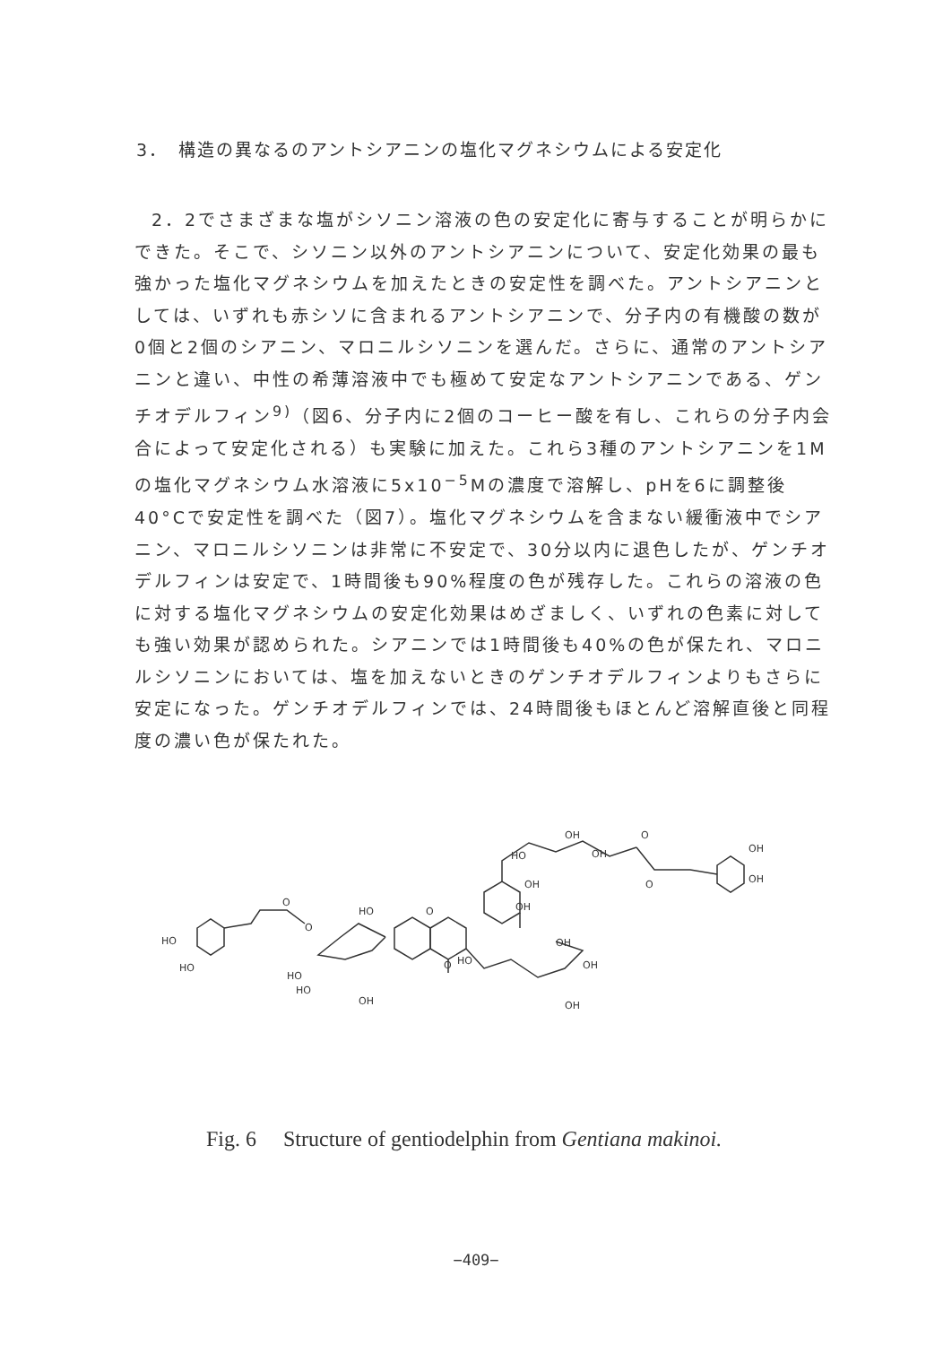3．　構造の異なるのアントシアニンの塩化マグネシウムによる安定化
2．2でさまざまな塩がシソニン溶液の色の安定化に寄与することが明らかにできた。そこで、シソニン以外のアントシアニンについて、安定化効果の最も強かった塩化マグネシウムを加えたときの安定性を調べた。アントシアニンとしては、いずれも赤シソに含まれるアントシアニンで、分子内の有機酸の数が0個と2個のシアニン、マロニルシソニンを選んだ。さらに、通常のアントシアニンと違い、中性の希薄溶液中でも極めて安定なアントシアニンである、ゲンチオデルフィン<sup>9)</sup>（図6、分子内に2個のコーヒー酸を有し、これらの分子内会合によって安定化される）も実験に加えた。これら3種のアントシアニンを1Mの塩化マグネシウム水溶液に5x10<sup>−5</sup>Mの濃度で溶解し、pHを6に調整後40°Cで安定性を調べた（図7）。塩化マグネシウムを含まない緩衝液中でシアニン、マロニルシソニンは非常に不安定で、30分以内に退色したが、ゲンチオデルフィンは安定で、1時間後も90%程度の色が残存した。これらの溶液の色に対する塩化マグネシウムの安定化効果はめざましく、いずれの色素に対しても強い効果が認められた。シアニンでは1時間後も40%の色が保たれ、マロニルシソニンにおいては、塩を加えないときのゲンチオデルフィンよりもさらに安定になった。ゲンチオデルフィンでは、24時間後もほとんど溶解直後と同程度の濃い色が保たれた。
HO
HO
O
O
HO
HO
OH
HO
O
O
HO
OH
OH
OH
OH
OH
HO
OH
OH
O
O
OH
OH
Fig. 6　 Structure of gentiodelphin from Gentiana makinoi.
−409−